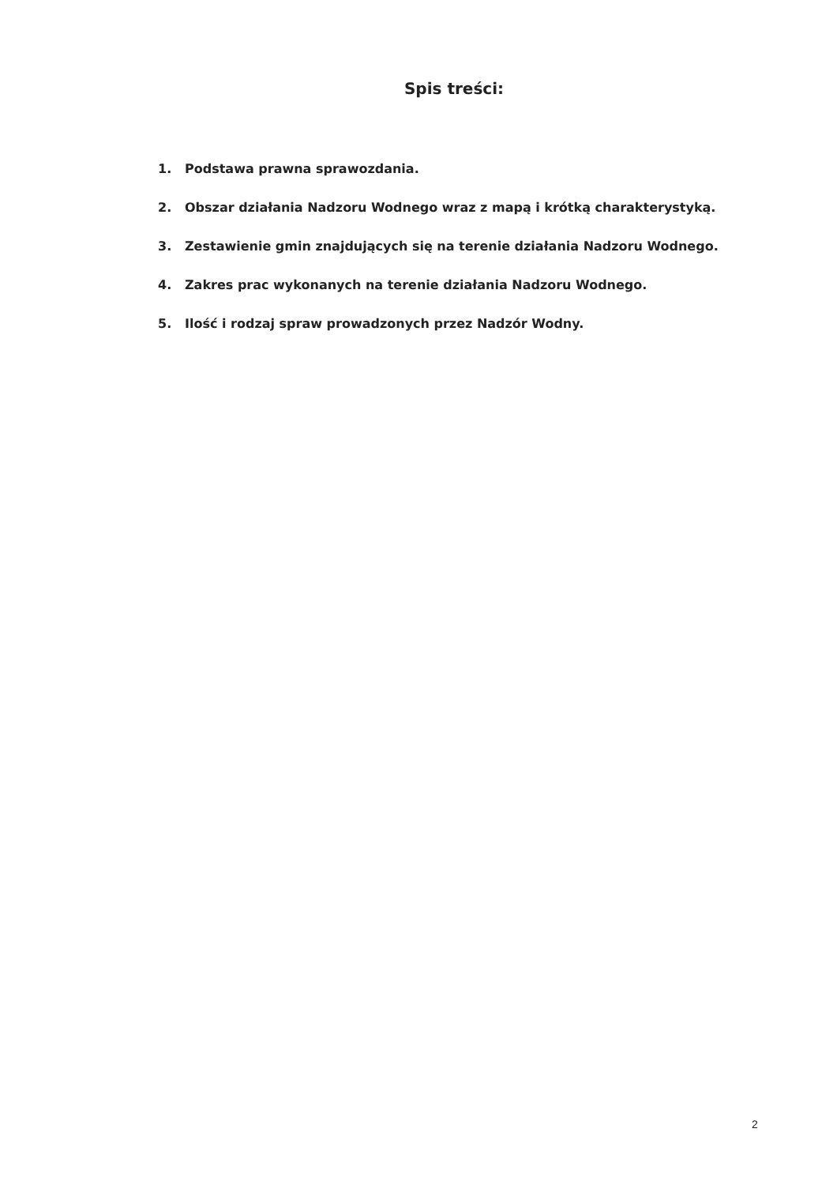Spis treści:
1. Podstawa prawna sprawozdania.
2. Obszar działania Nadzoru Wodnego wraz z mapą i krótką charakterystyką.
3. Zestawienie gmin znajdujących się na terenie działania Nadzoru Wodnego.
4. Zakres prac wykonanych na terenie działania Nadzoru Wodnego.
5. Ilość i rodzaj spraw prowadzonych przez Nadzór Wodny.
2